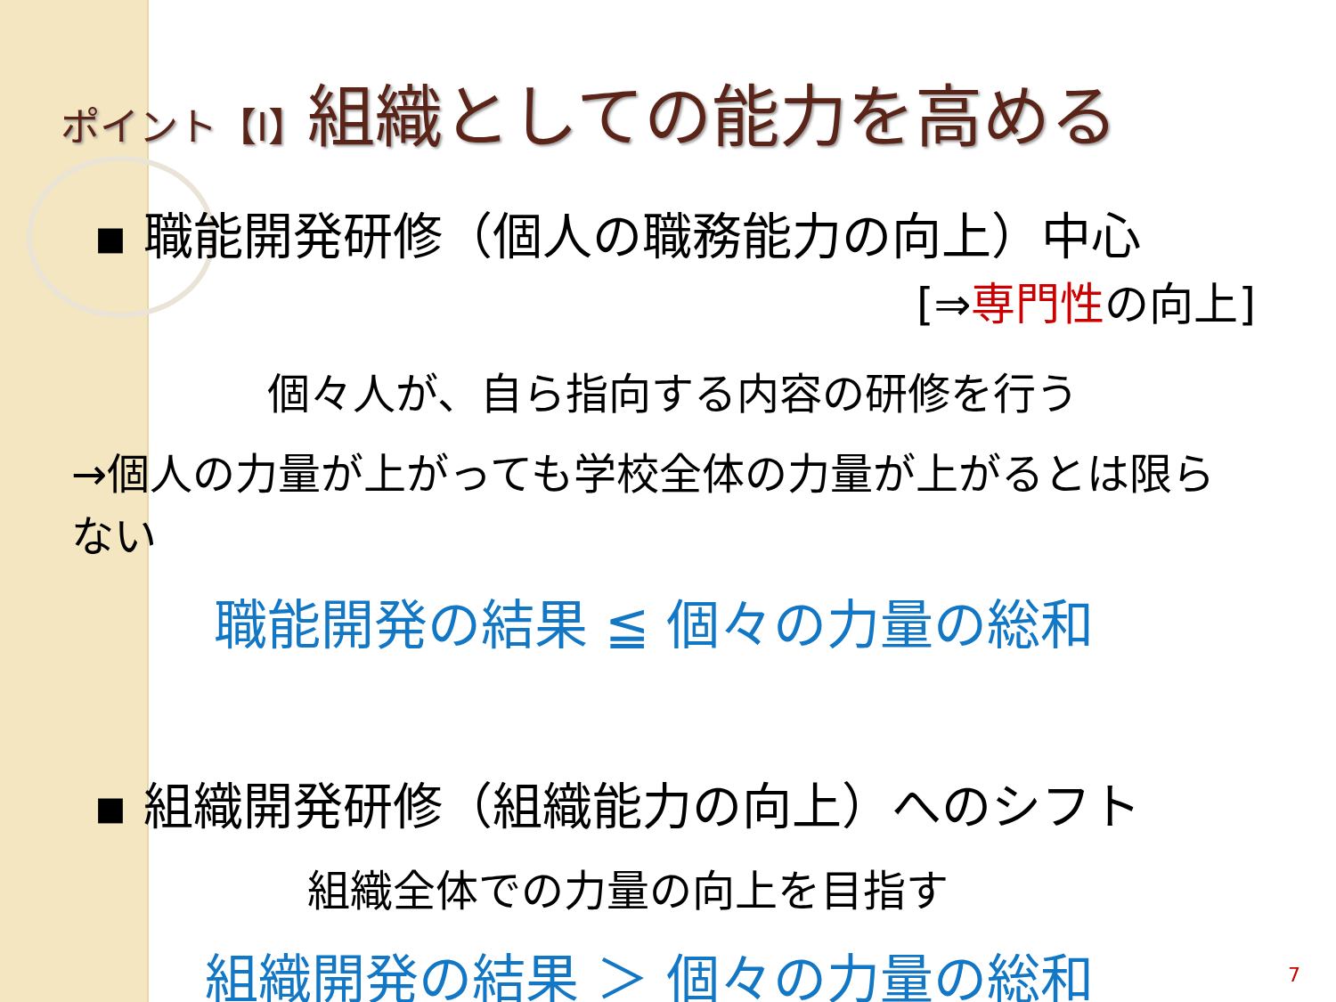ポイント【I】組織としての能力を高める
▪ 職能開発研修（個人の職務能力の向上）中心
[⇒専門性の向上]
個々人が、自ら指向する内容の研修を行う
→個人の力量が上がっても学校全体の力量が上がるとは限らない
職能開発の結果 ≦ 個々の力量の総和
▪ 組織開発研修（組織能力の向上）へのシフト
組織全体での力量の向上を目指す
組織開発の結果 ＞ 個々の力量の総和
7